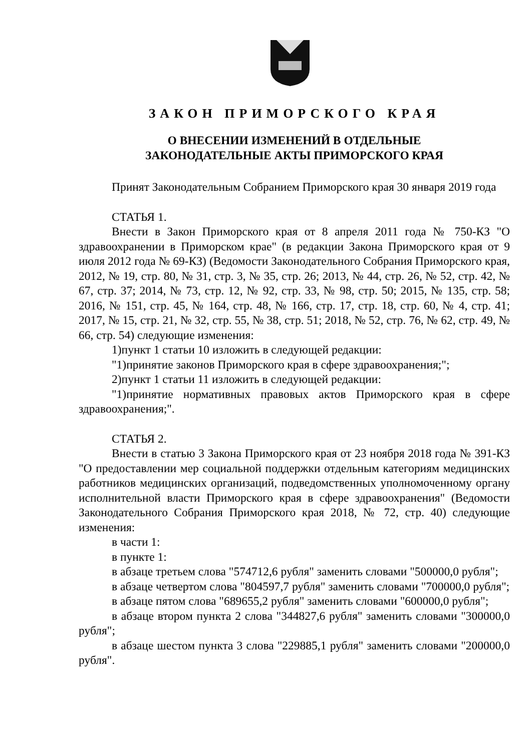ЗАКОН ПРИМОРСКОГО КРАЯ
О ВНЕСЕНИИ ИЗМЕНЕНИЙ В ОТДЕЛЬНЫЕ
ЗАКОНОДАТЕЛЬНЫЕ АКТЫ ПРИМОРСКОГО КРАЯ
Принят Законодательным Собранием Приморского края 30 января 2019 года
СТАТЬЯ 1.
Внести в Закон Приморского края от 8 апреля 2011 года № 750-КЗ "О здравоохранении в Приморском крае" (в редакции Закона Приморского края от 9 июля 2012 года № 69-КЗ) (Ведомости Законодательного Собрания Приморского края, 2012, № 19, стр. 80, № 31, стр. 3, № 35, стр. 26; 2013, № 44, стр. 26, № 52, стр. 42, № 67, стр. 37; 2014, № 73, стр. 12, № 92, стр. 33, № 98, стр. 50; 2015, № 135, стр. 58; 2016, № 151, стр. 45, № 164, стр. 48, № 166, стр. 17, стр. 18, стр. 60, № 4, стр. 41; 2017, № 15, стр. 21, № 32, стр. 55, № 38, стр. 51; 2018, № 52, стр. 76, № 62, стр. 49, № 66, стр. 54) следующие изменения:
1)пункт 1 статьи 10 изложить в следующей редакции:
"1)принятие законов Приморского края в сфере здравоохранения;";
2)пункт 1 статьи 11 изложить в следующей редакции:
"1)принятие нормативных правовых актов Приморского края в сфере здравоохранения;".
СТАТЬЯ 2.
Внести в статью 3 Закона Приморского края от 23 ноября 2018 года № 391-КЗ "О предоставлении мер социальной поддержки отдельным категориям медицинских работников медицинских организаций, подведомственных уполномоченному органу исполнительной власти Приморского края в сфере здравоохранения" (Ведомости Законодательного Собрания Приморского края 2018, № 72, стр. 40) следующие изменения:
в части 1:
в пункте 1:
в абзаце третьем слова "574712,6 рубля" заменить словами "500000,0 рубля";
в абзаце четвертом слова "804597,7 рубля" заменить словами "700000,0 рубля";
в абзаце пятом слова "689655,2 рубля" заменить словами "600000,0 рубля";
в абзаце втором пункта 2 слова "344827,6 рубля" заменить словами "300000,0 рубля";
в абзаце шестом пункта 3 слова "229885,1 рубля" заменить словами "200000,0 рубля".